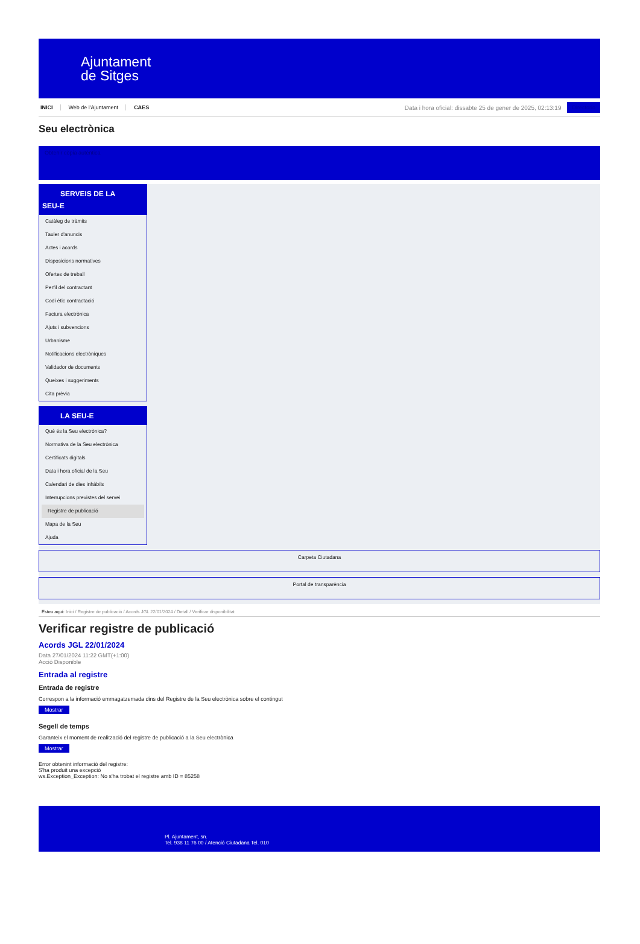Ajuntament
de Sitges
INICI Web de l'Ajuntament CAES Data i hora oficial: dissabte 25 de gener de 2025, 02:13:19 Directorio
Seu electrònica
Obtenir còpia autèntica
SERVEIS DE LA
SEU-E
Catàleg de tràmits
Tauler d'anuncis
Actes i acords
Disposicions normatives
Ofertes de treball
Perfil del contractant
Codi ètic contractació
Factura electrònica
Ajuts i subvencions
Urbanisme
Notificacions electròniques
Validador de documents
Queixes i suggeriments
Cita prèvia
LA SEU-E
Què és la Seu electrònica?
Normativa de la Seu electrònica
Certificats digitals
Data i hora oficial de la Seu
Calendari de dies inhàbils
Interrupcions previstes del servei
Registre de publicació
Mapa de la Seu
Ajuda
Carpeta Ciutadana
Portal de transparència
Esteu aquí: Inici / Registre de publicació / Acords JGL 22/01/2024 / Detall / Verificar disponibilitat
Verificar registre de publicació
Acords JGL 22/01/2024
Data 27/01/2024 11:22 GMT(+1:00)
Acció Disponible
Entrada al registre
Entrada de registre
Correspon a la informació emmagatzemada dins del Registre de la Seu electrònica sobre el contingut
Mostrar
Segell de temps
Garanteix el moment de realització del registre de publicació a la Seu electrònica
Mostrar
Error obtenint informació del registre:
S'ha produit una excepció
ws.Exception_Exception: No s'ha trobat el registre amb ID = 85258
Pl. Ajuntament, sn.
Tel. 938 11 76 00 / Atenció Ciutadana Tel. 010